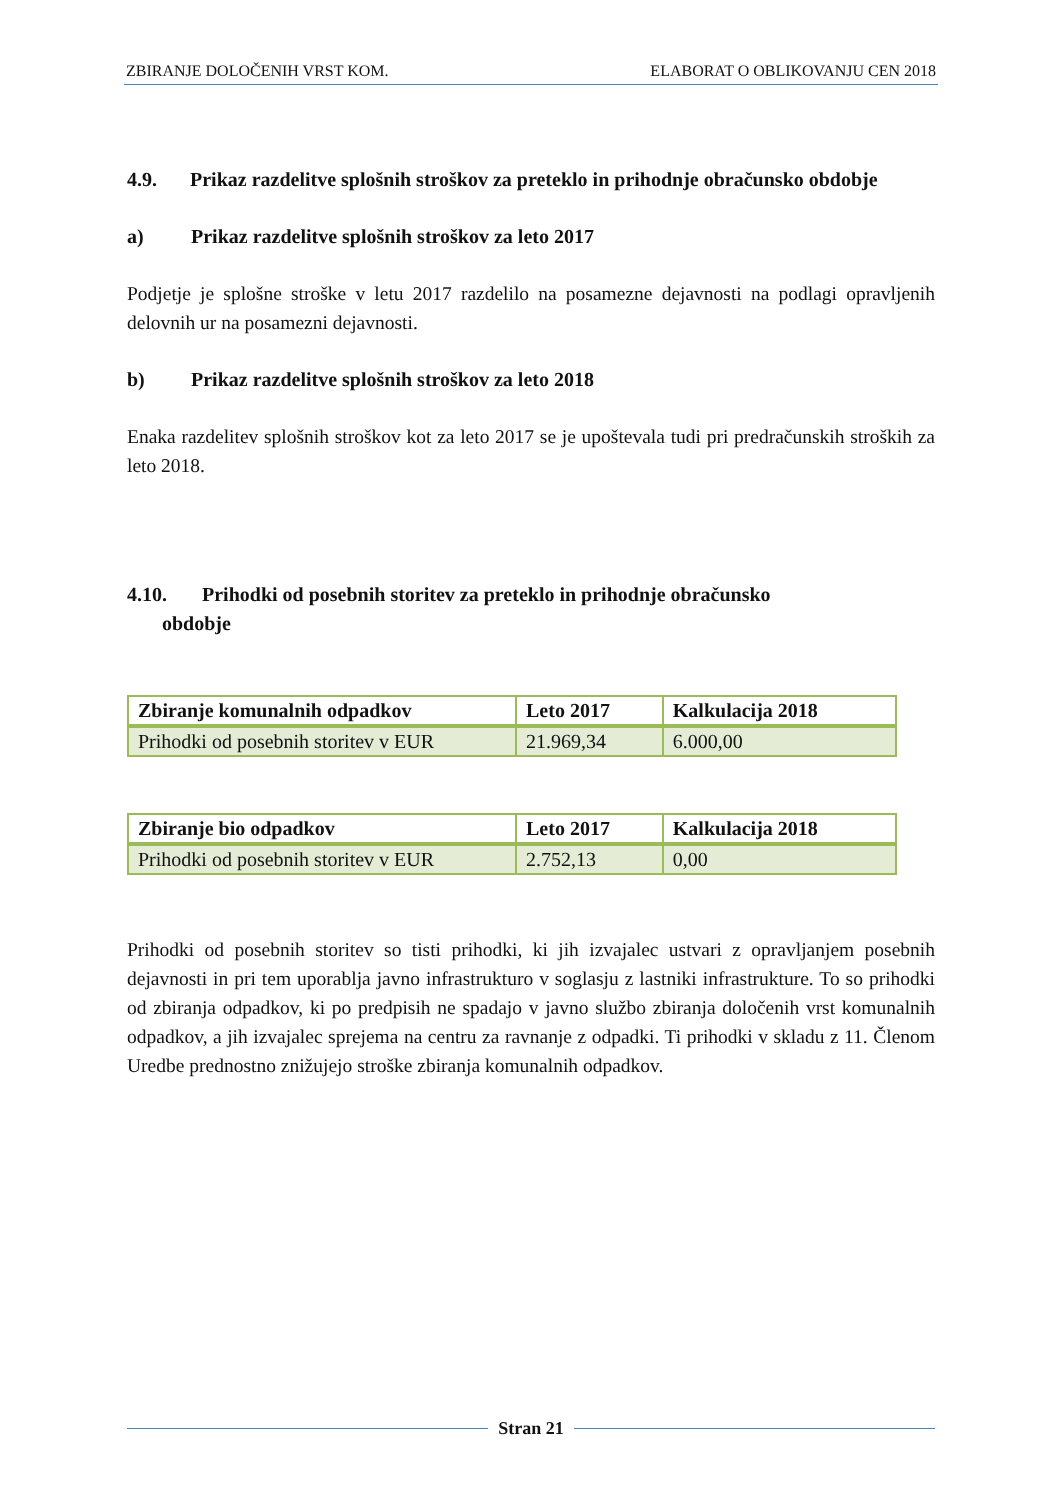ZBIRANJE DOLOČENIH VRST KOM. ELABORAT O OBLIKOVANJU CEN 2018
4.9. Prikaz razdelitve splošnih stroškov za preteklo in prihodnje obračunsko obdobje
a) Prikaz razdelitve splošnih stroškov za leto 2017
Podjetje je splošne stroške v letu 2017 razdelilo na posamezne dejavnosti na podlagi opravljenih delovnih ur na posamezni dejavnosti.
b) Prikaz razdelitve splošnih stroškov za leto 2018
Enaka razdelitev splošnih stroškov kot za leto 2017 se je upoštevala tudi pri predračunskih stroških za leto 2018.
4.10. Prihodki od posebnih storitev za preteklo in prihodnje obračunsko
obdobje
| Zbiranje komunalnih odpadkov | Leto 2017 | Kalkulacija 2018 |
| --- | --- | --- |
| Prihodki od posebnih storitev v EUR | 21.969,34 | 6.000,00 |
| Zbiranje bio odpadkov | Leto 2017 | Kalkulacija 2018 |
| --- | --- | --- |
| Prihodki od posebnih storitev v EUR | 2.752,13 | 0,00 |
Prihodki od posebnih storitev so tisti prihodki, ki jih izvajalec ustvari z opravljanjem posebnih dejavnosti in pri tem uporablja javno infrastrukturo v soglasju z lastniki infrastrukture. To so prihodki od zbiranja odpadkov, ki po predpisih ne spadajo v javno službo zbiranja določenih vrst komunalnih odpadkov, a jih izvajalec sprejema na centru za ravnanje z odpadki. Ti prihodki v skladu z 11. Členom Uredbe prednostno znižujejo stroške zbiranja komunalnih odpadkov.
Stran 21